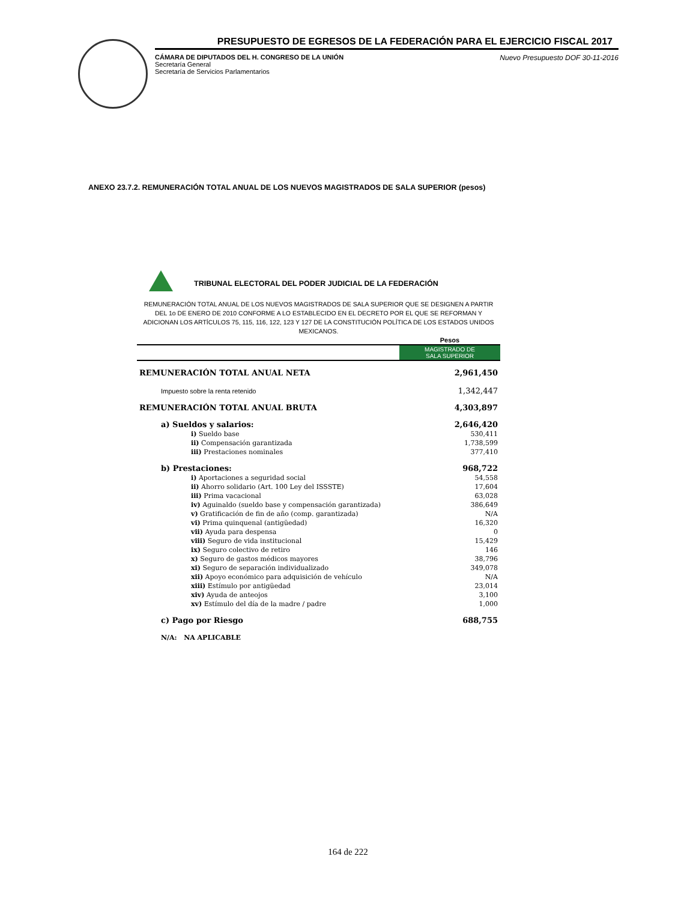PRESUPUESTO DE EGRESOS DE LA FEDERACIÓN PARA EL EJERCICIO FISCAL 2017
CÁMARA DE DIPUTADOS DEL H. CONGRESO DE LA UNIÓN
Secretaría General
Secretaría de Servicios Parlamentarios
Nuevo Presupuesto DOF 30-11-2016
ANEXO 23.7.2. REMUNERACIÓN TOTAL ANUAL DE LOS NUEVOS MAGISTRADOS DE SALA SUPERIOR (pesos)
TRIBUNAL ELECTORAL DEL PODER JUDICIAL DE LA FEDERACIÓN
REMUNERACIÓN TOTAL ANUAL DE LOS NUEVOS MAGISTRADOS DE SALA SUPERIOR QUE SE DESIGNEN A PARTIR DEL 1o DE ENERO DE 2010 CONFORME A LO ESTABLECIDO EN EL DECRETO POR EL QUE SE REFORMAN Y ADICIONAN LOS ARTÍCULOS 75, 115, 116, 122, 123 Y 127 DE LA CONSTITUCIÓN POLÍTICA DE LOS ESTADOS UNIDOS MEXICANOS.
| | Pesos |
| | MAGISTRADO DE SALA SUPERIOR |
| REMUNERACIÓN TOTAL ANUAL NETA | 2,961,450 |
| Impuesto sobre la renta retenido | 1,342,447 |
| REMUNERACIÓN TOTAL ANUAL BRUTA | 4,303,897 |
| a) Sueldos y salarios: | 2,646,420 |
| i) Sueldo base | 530,411 |
| ii) Compensación garantizada | 1,738,599 |
| iii) Prestaciones nominales | 377,410 |
| b) Prestaciones: | 968,722 |
| i) Aportaciones a seguridad social | 54,558 |
| ii) Ahorro solidario (Art. 100 Ley del ISSSTE) | 17,604 |
| iii) Prima vacacional | 63,028 |
| iv) Aguinaldo (sueldo base y compensación garantizada) | 386,649 |
| v) Gratificación de fin de año (comp. garantizada) | N/A |
| vi) Prima quinquenal (antigüedad) | 16,320 |
| vii) Ayuda para despensa | 0 |
| viii) Seguro de vida institucional | 15,429 |
| ix) Seguro colectivo de retiro | 146 |
| x) Seguro de gastos médicos mayores | 38,796 |
| xi) Seguro de separación individualizado | 349,078 |
| xii) Apoyo económico para adquisición de vehículo | N/A |
| xiii) Estímulo por antigüedad | 23,014 |
| xiv) Ayuda de anteojos | 3,100 |
| xv) Estímulo del día de la madre / padre | 1,000 |
| c) Pago por Riesgo | 688,755 |
| N/A: NA APLICABLE | |
164 de 222